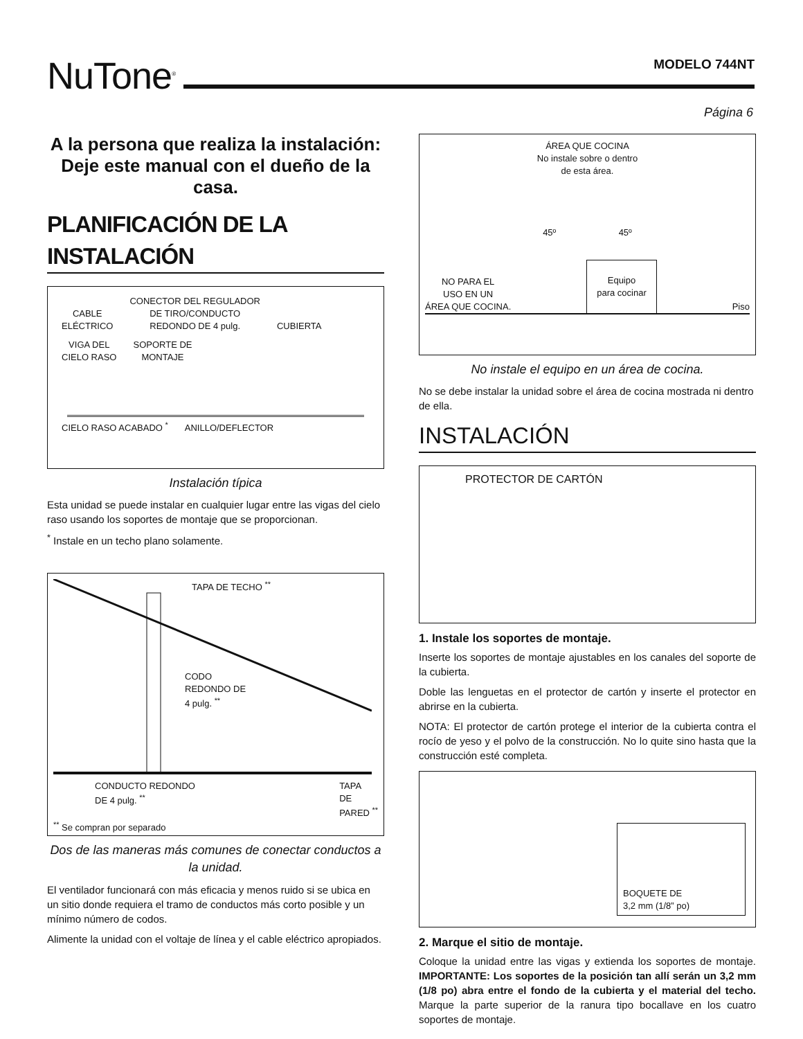NuTone<sup>®</sup>
MODELO 744NT
Página 6
A la persona que realiza la instalación: Deje este manual con el dueño de la casa.
PLANIFICACIÓN DE LA INSTALACIÓN
CABLE
ELÉCTRICO CONECTOR DEL REGULADOR
DE TIRO/CONDUCTO
REDONDO DE 4 pulg. CUBIERTA VIGA DEL
CIELO RASO SOPORTE DE
MONTAJE
CIELO RASO ACABADO <sup>*</sup> ANILLO/DEFLECTOR
Instalación típica
Esta unidad se puede instalar en cualquier lugar entre las vigas del cielo raso usando los soportes de montaje que se proporcionan.
<sup>*</sup> Instale en un techo plano solamente.
TAPA DE TECHO <sup>**</sup>
CODO
REDONDO DE
4 pulg. <sup>**</sup>
CONDUCTO REDONDO
DE 4 pulg. <sup>**</sup> TAPA
DE
PARED <sup>**</sup>
<sup>**</sup> Se compran por separado
Dos de las maneras más comunes de conectar conductos a la unidad.
El ventilador funcionará con más eficacia y menos ruido si se ubica en un sitio donde requiera el tramo de conductos más corto posible y un mínimo número de codos.
Alimente la unidad con el voltaje de línea y el cable eléctrico apropiados.
ÁREA QUE COCINA
No instale sobre o dentro
de esta área.
45º 45º
NO PARA EL
USO EN UN
ÁREA QUE COCINA. Equipo
para cocinar Piso
No instale el equipo en un área de cocina.
No se debe instalar la unidad sobre el área de cocina mostrada ni dentro de ella.
INSTALACIÓN
PROTECTOR DE CARTÓN
1. Instale los soportes de montaje.
Inserte los soportes de montaje ajustables en los canales del soporte de la cubierta.
Doble las lenguetas en el protector de cartón y inserte el protector en abrirse en la cubierta.
NOTA: El protector de cartón protege el interior de la cubierta contra el rocío de yeso y el polvo de la construcción. No lo quite sino hasta que la construcción esté completa.
BOQUETE DE
3,2 mm (1/8” po)
2. Marque el sitio de montaje.
Coloque la unidad entre las vigas y extienda los soportes de montaje. IMPORTANTE: Los soportes de la posición tan allí serán un 3,2 mm (1/8 po) abra entre el fondo de la cubierta y el material del techo. Marque la parte superior de la ranura tipo bocallave en los cuatro soportes de montaje.